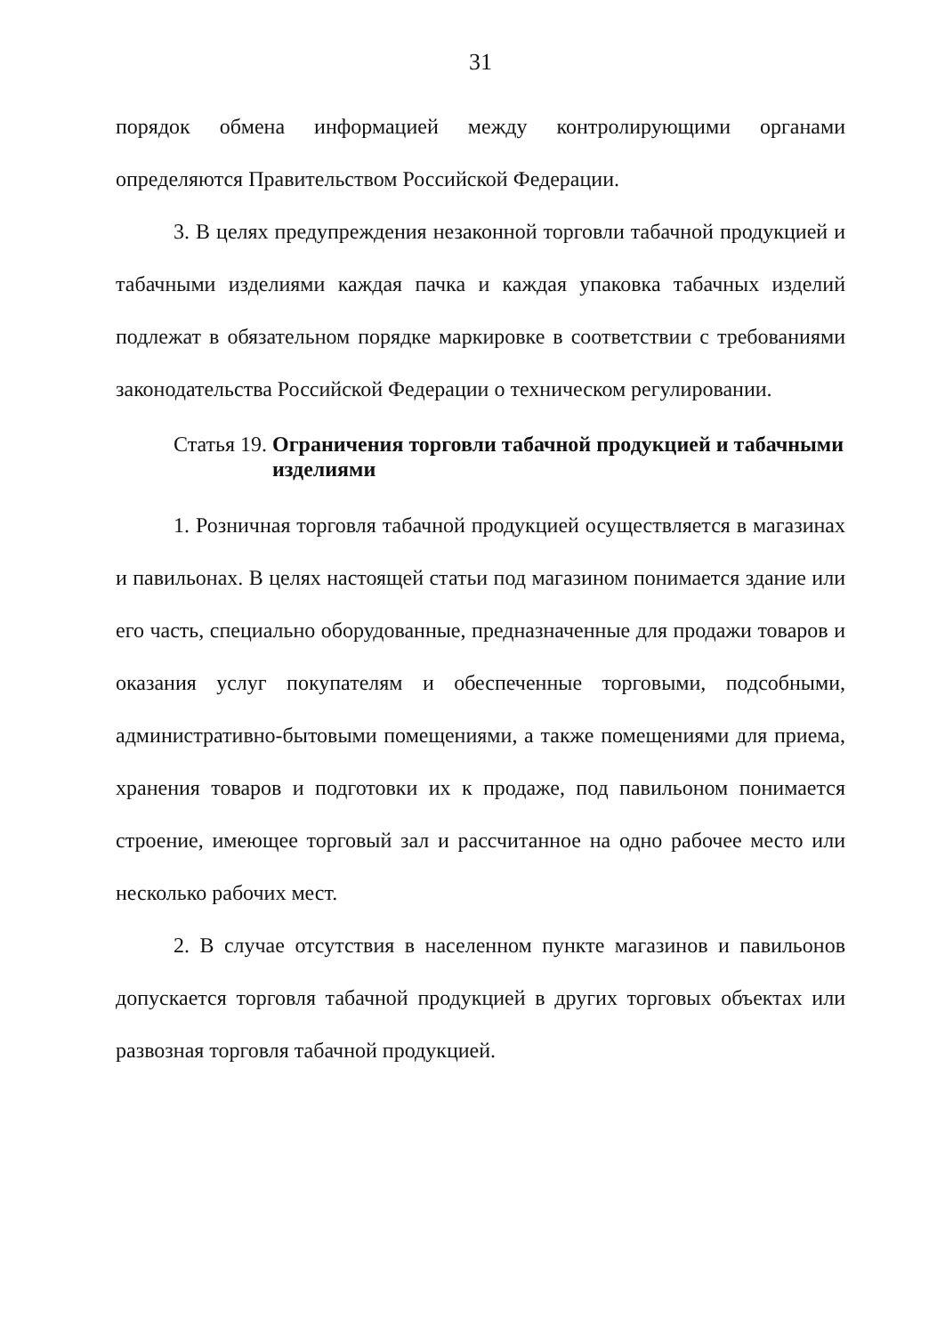31
порядок обмена информацией между контролирующими органами определяются Правительством Российской Федерации.
3. В целях предупреждения незаконной торговли табачной продукцией и табачными изделиями каждая пачка и каждая упаковка табачных изделий подлежат в обязательном порядке маркировке в соответствии с требованиями законодательства Российской Федерации о техническом регулировании.
Статья 19. Ограничения торговли табачной продукцией и табачными изделиями
1. Розничная торговля табачной продукцией осуществляется в магазинах и павильонах. В целях настоящей статьи под магазином понимается здание или его часть, специально оборудованные, предназначенные для продажи товаров и оказания услуг покупателям и обеспеченные торговыми, подсобными, административно-бытовыми помещениями, а также помещениями для приема, хранения товаров и подготовки их к продаже, под павильоном понимается строение, имеющее торговый зал и рассчитанное на одно рабочее место или несколько рабочих мест.
2. В случае отсутствия в населенном пункте магазинов и павильонов допускается торговля табачной продукцией в других торговых объектах или развозная торговля табачной продукцией.